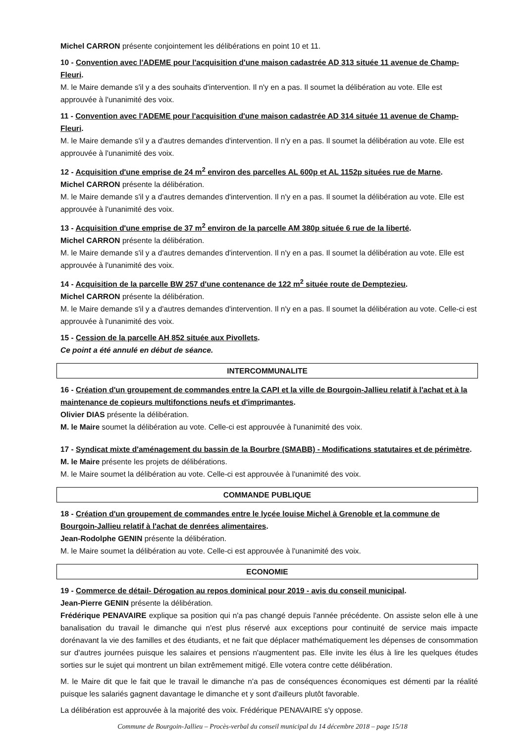Michel CARRON présente conjointement les délibérations en point 10 et 11.
10 - Convention avec l'ADEME pour l'acquisition d'une maison cadastrée AD 313 située 11 avenue de Champ-Fleuri.
M. le Maire demande s'il y a des souhaits d'intervention. Il n'y en a pas. Il soumet la délibération au vote. Elle est approuvée à l'unanimité des voix.
11 - Convention avec l'ADEME pour l'acquisition d'une maison cadastrée AD 314 située 11 avenue de Champ-Fleuri.
M. le Maire demande s'il y a d'autres demandes d'intervention. Il n'y en a pas. Il soumet la délibération au vote. Elle est approuvée à l'unanimité des voix.
12 - Acquisition d'une emprise de 24 m<sup>2</sup> environ des parcelles AL 600p et AL 1152p situées rue de Marne.
Michel CARRON présente la délibération.
M. le Maire demande s'il y a d'autres demandes d'intervention. Il n'y en a pas. Il soumet la délibération au vote. Elle est approuvée à l'unanimité des voix.
13 - Acquisition d'une emprise de 37 m<sup>2</sup> environ de la parcelle AM 380p située 6 rue de la liberté.
Michel CARRON présente la délibération.
M. le Maire demande s'il y a d'autres demandes d'intervention. Il n'y en a pas. Il soumet la délibération au vote. Elle est approuvée à l'unanimité des voix.
14 - Acquisition de la parcelle BW 257 d'une contenance de 122 m<sup>2</sup> située route de Demptezieu.
Michel CARRON présente la délibération.
M. le Maire demande s'il y a d'autres demandes d'intervention. Il n'y en a pas. Il soumet la délibération au vote. Celle-ci est approuvée à l'unanimité des voix.
15 - Cession de la parcelle AH 852 située aux Pivollets.
Ce point a été annulé en début de séance.
INTERCOMMUNALITE
16 - Création d'un groupement de commandes entre la CAPI et la ville de Bourgoin-Jallieu relatif à l'achat et à la maintenance de copieurs multifonctions neufs et d'imprimantes.
Olivier DIAS présente la délibération.
M. le Maire soumet la délibération au vote. Celle-ci est approuvée à l'unanimité des voix.
17 - Syndicat mixte d'aménagement du bassin de la Bourbre (SMABB) - Modifications statutaires et de périmètre.
M. le Maire présente les projets de délibérations.
M. le Maire soumet la délibération au vote. Celle-ci est approuvée à l'unanimité des voix.
COMMANDE PUBLIQUE
18 - Création d'un groupement de commandes entre le lycée louise Michel à Grenoble et la commune de Bourgoin-Jallieu relatif à l'achat de denrées alimentaires.
Jean-Rodolphe GENIN présente la délibération.
M. le Maire soumet la délibération au vote. Celle-ci est approuvée à l'unanimité des voix.
ECONOMIE
19 - Commerce de détail- Dérogation au repos dominical pour 2019 - avis du conseil municipal.
Jean-Pierre GENIN présente la délibération.
Frédérique PENAVAIRE explique sa position qui n'a pas changé depuis l'année précédente. On assiste selon elle à une banalisation du travail le dimanche qui n'est plus réservé aux exceptions pour continuité de service mais impacte dorénavant la vie des familles et des étudiants, et ne fait que déplacer mathématiquement les dépenses de consommation sur d'autres journées puisque les salaires et pensions n'augmentent pas. Elle invite les élus à lire les quelques études sorties sur le sujet qui montrent un bilan extrêmement mitigé. Elle votera contre cette délibération.
M. le Maire dit que le fait que le travail le dimanche n'a pas de conséquences économiques est démenti par la réalité puisque les salariés gagnent davantage le dimanche et y sont d'ailleurs plutôt favorable.
La délibération est approuvée à la majorité des voix. Frédérique PENAVAIRE s'y oppose.
Commune de Bourgoin-Jallieu – Procès-verbal du conseil municipal du 14 décembre 2018 – page 15/18